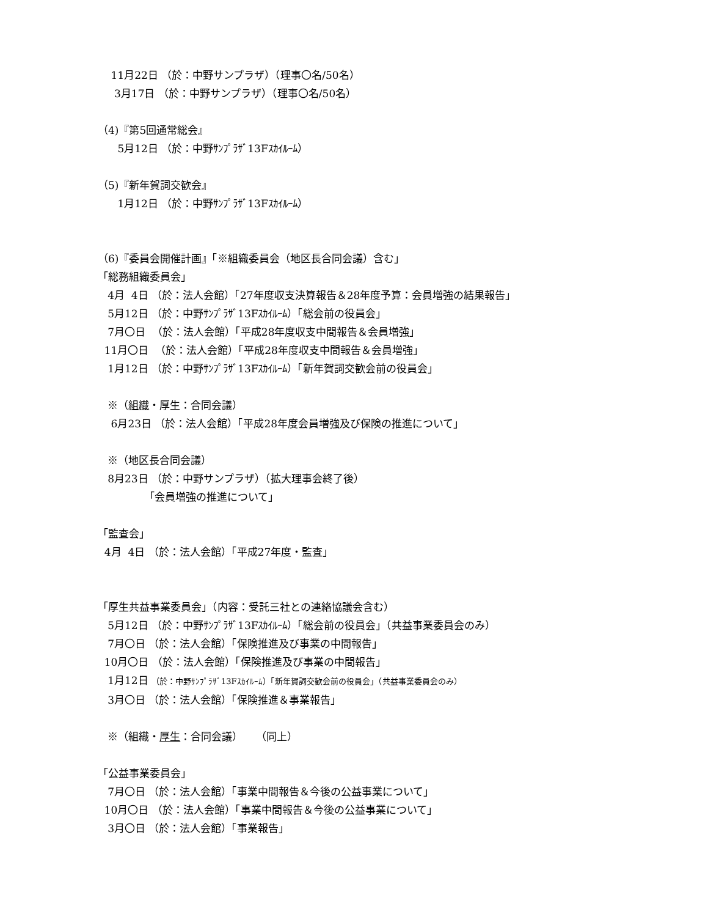11月22日 （於：中野サンプラザ）（理事〇名/50名）
3月17日 （於：中野サンプラザ）（理事〇名/50名）
（4)『第5回通常総会』
5月12日 （於：中野ｻﾝﾌﾟﾗｻﾞ13Fｽｶｲﾙｰﾑ）
（5)『新年賀詞交歓会』
1月12日 （於：中野ｻﾝﾌﾟﾗｻﾞ13Fｽｶｲﾙｰﾑ）
（6)『委員会開催計画』「※組織委員会（地区長合同会議）含む」
「総務組織委員会」
4月 4日 （於：法人会館）「27年度収支決算報告＆28年度予算：会員増強の結果報告」
5月12日 （於：中野ｻﾝﾌﾟﾗｻﾞ13Fｽｶｲﾙｰﾑ）「総会前の役員会」
7月〇日 （於：法人会館）「平成28年度収支中間報告＆会員増強」
11月〇日 （於：法人会館）「平成28年度収支中間報告＆会員増強」
1月12日 （於：中野ｻﾝﾌﾟﾗｻﾞ13Fｽｶｲﾙｰﾑ）「新年賀詞交歓会前の役員会」
※（組織・厚生：合同会議）
6月23日 （於：法人会館）「平成28年度会員増強及び保険の推進について」
※（地区長合同会議）
8月23日 （於：中野サンプラザ）（拡大理事会終了後）
「会員増強の推進について」
「監査会」
4月 4日 （於：法人会館）「平成27年度・監査」
「厚生共益事業委員会」（内容：受託三社との連絡協議会含む）
5月12日 （於：中野ｻﾝﾌﾟﾗｻﾞ13Fｽｶｲﾙｰﾑ）「総会前の役員会」（共益事業委員会のみ）
7月〇日 （於：法人会館）「保険推進及び事業の中間報告」
10月〇日 （於：法人会館）「保険推進及び事業の中間報告」
1月12日 （於：中野ｻﾝﾌﾟﾗｻﾞ13Fｽｶｲﾙｰﾑ）「新年賀詞交歓会前の役員会」（共益事業委員会のみ）
3月〇日 （於：法人会館）「保険推進＆事業報告」
※（組織・厚生：合同会議） （同上）
「公益事業委員会」
7月〇日 （於：法人会館）「事業中間報告＆今後の公益事業について」
10月〇日 （於：法人会館）「事業中間報告＆今後の公益事業について」
3月〇日 （於：法人会館）「事業報告」